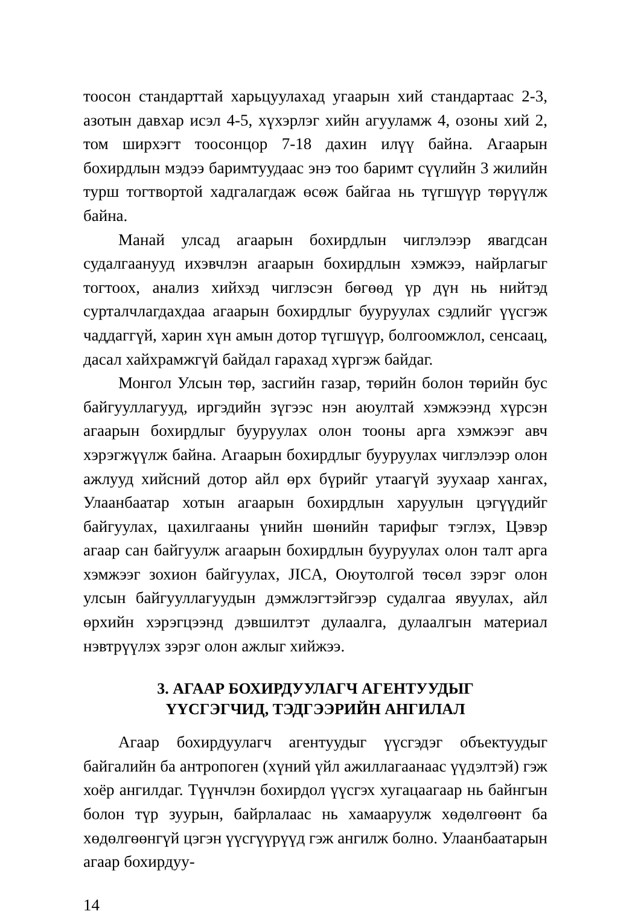тоосон стандарттай харьцуулахад угаарын хий стандартаас 2-3, азотын давхар исэл 4-5, хүхэрлэг хийн агууламж 4, озоны хий 2, том ширхэгт тоосонцор 7-18 дахин илүү байна. Агаарын бохирдлын мэдээ баримтуудаас энэ тоо баримт сүүлийн 3 жилийн турш тогтвортой хадгалагдаж өсөж байгаа нь түгшүүр төрүүлж байна.
Манай улсад агаарын бохирдлын чиглэлээр явагдсан судалгаанууд ихэвчлэн агаарын бохирдлын хэмжээ, найрлагыг тогтоох, анализ хийхэд чиглэсэн бөгөөд үр дүн нь нийтэд сурталчлагдахдаа агаарын бохирдлыг бууруулах сэдлийг үүсгэж чаддаггүй, харин хүн амын дотор түгшүүр, болгоомжлол, сенсаац, дасал хайхрамжгүй байдал гарахад хүргэж байдаг.
Монгол Улсын төр, засгийн газар, төрийн болон төрийн бус байгууллагууд, иргэдийн зүгээс нэн аюултай хэмжээнд хүрсэн агаарын бохирдлыг бууруулах олон тооны арга хэмжээг авч хэрэгжүүлж байна. Агаарын бохирдлыг бууруулах чиглэлээр олон ажлууд хийсний дотор айл өрх бүрийг утаагүй зуухаар хангах, Улаанбаатар хотын агаарын бохирдлын харуулын цэгүүдийг байгуулах, цахилгааны үнийн шөнийн тарифыг тэглэх, Цэвэр агаар сан байгуулж агаарын бохирдлын бууруулах олон талт арга хэмжээг зохион байгуулах, JICA, Оюутолгой төсөл зэрэг олон улсын байгууллагуудын дэмжлэгтэйгээр судалгаа явуулах, айл өрхийн хэрэгцээнд дэвшилтэт дулаалга, дулаалгын материал нэвтрүүлэх зэрэг олон ажлыг хийжээ.
3. АГААР БОХИРДУУЛАГЧ АГЕНТУУДЫГ
ҮҮСГЭГЧИД, ТЭДГЭЭРИЙН АНГИЛАЛ
Агаар бохирдуулагч агентуудыг үүсгэдэг объектуудыг байгалийн ба антропоген (хүний үйл ажиллагаанаас үүдэлтэй) гэж хоёр ангилдаг. Түүнчлэн бохирдол үүсгэх хугацаагаар нь байнгын болон түр зуурын, байрлалаас нь хамааруулж хөдөлгөөнт ба хөдөлгөөнгүй цэгэн үүсгүүрүүд гэж ангилж болно. Улаанбаатарын агаар бохирдуу-
14